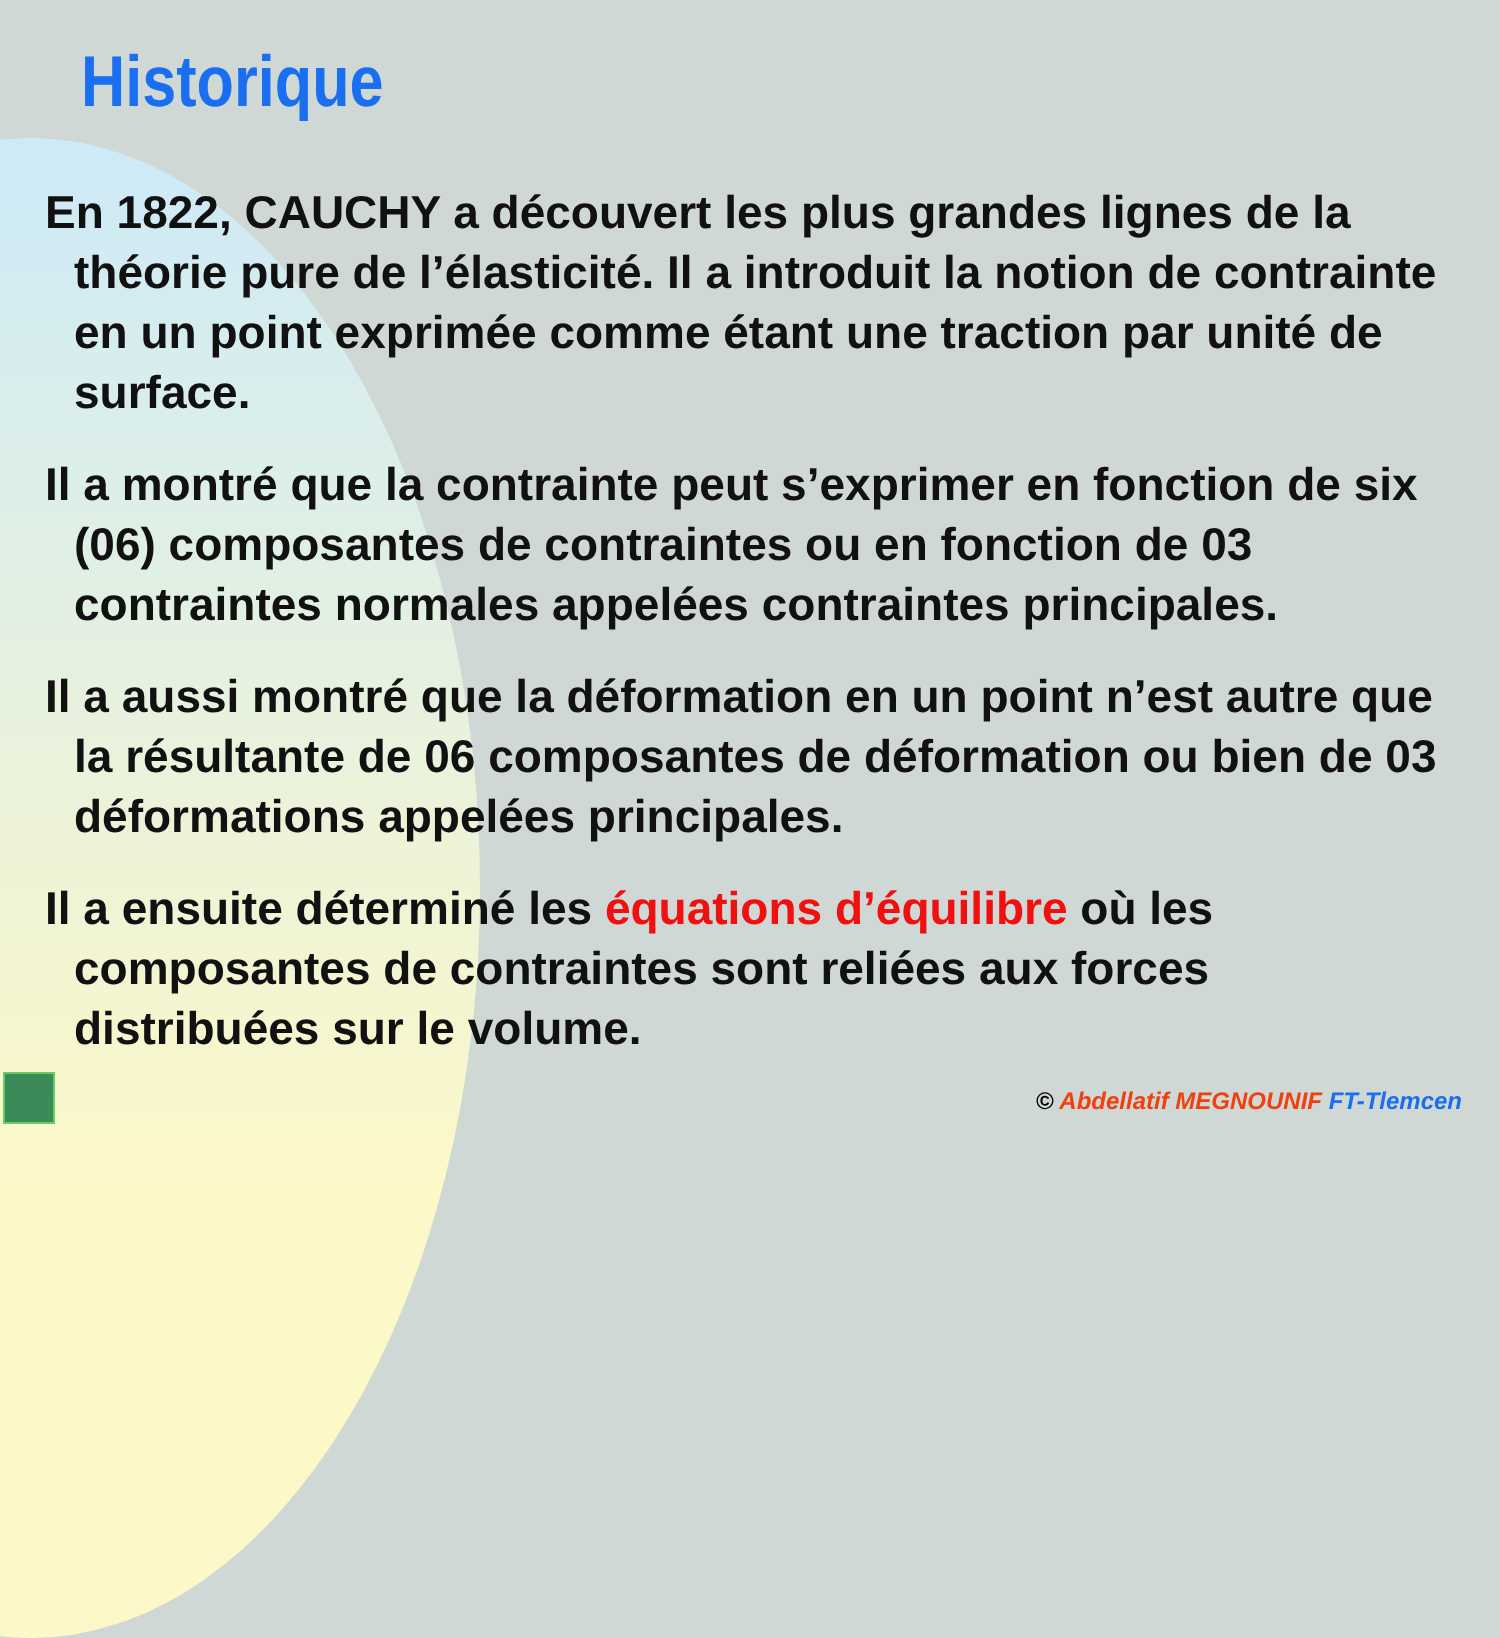Historique
En 1822, CAUCHY a découvert les plus grandes lignes de la théorie pure de l’élasticité. Il a introduit la notion de contrainte en un point exprimée comme étant une traction par unité de surface.
Il a montré que la contrainte peut s’exprimer en fonction de six (06) composantes de contraintes ou en fonction de 03 contraintes normales appelées contraintes principales.
Il a aussi montré que la déformation en un point n’est autre que la résultante de 06 composantes de déformation ou bien de 03 déformations appelées principales.
Il a ensuite déterminé les équations d’équilibre où les composantes de contraintes sont reliées aux forces distribuées sur le volume.
© Abdellatif MEGNOUNIF FT-Tlemcen